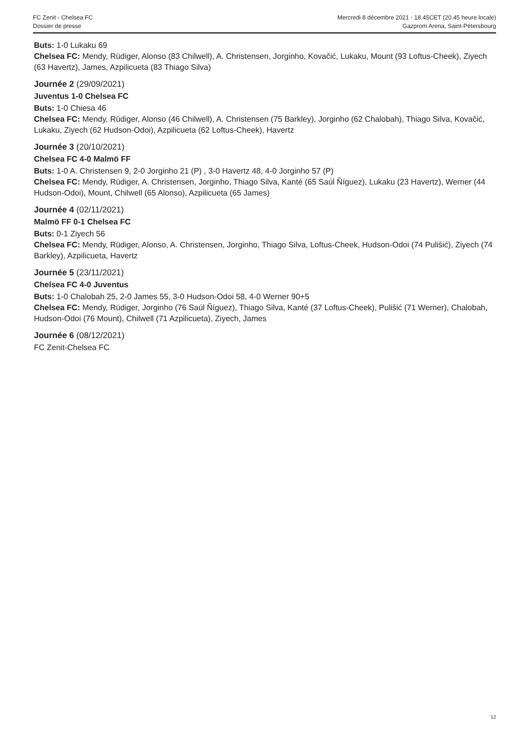FC Zenit - Chelsea FC
Dossier de presse
Mercredi 8 décembre 2021 - 18.45CET (20.45 heure locale)
Gazprom Arena, Saint-Pétersbourg
Buts: 1-0 Lukaku 69
Chelsea FC: Mendy, Rüdiger, Alonso (83 Chilwell), A. Christensen, Jorginho, Kovačić, Lukaku, Mount (93 Loftus-Cheek), Ziyech (63 Havertz), James, Azpilicueta (83 Thiago Silva)
Journée 2 (29/09/2021)
Juventus 1-0 Chelsea FC
Buts: 1-0 Chiesa 46
Chelsea FC: Mendy, Rüdiger, Alonso (46 Chilwell), A. Christensen (75 Barkley), Jorginho (62 Chalobah), Thiago Silva, Kovačić, Lukaku, Ziyech (62 Hudson-Odoi), Azpilicueta (62 Loftus-Cheek), Havertz
Journée 3 (20/10/2021)
Chelsea FC 4-0 Malmö FF
Buts: 1-0 A. Christensen 9, 2-0 Jorginho 21 (P) , 3-0 Havertz 48, 4-0 Jorginho 57 (P)
Chelsea FC: Mendy, Rüdiger, A. Christensen, Jorginho, Thiago Silva, Kanté (65 Saúl Ñíguez), Lukaku (23 Havertz), Werner (44 Hudson-Odoi), Mount, Chilwell (65 Alonso), Azpilicueta (65 James)
Journée 4 (02/11/2021)
Malmö FF 0-1 Chelsea FC
Buts: 0-1 Ziyech 56
Chelsea FC: Mendy, Rüdiger, Alonso, A. Christensen, Jorginho, Thiago Silva, Loftus-Cheek, Hudson-Odoi (74 Pulišić), Ziyech (74 Barkley), Azpilicueta, Havertz
Journée 5 (23/11/2021)
Chelsea FC 4-0 Juventus
Buts: 1-0 Chalobah 25, 2-0 James 55, 3-0 Hudson-Odoi 58, 4-0 Werner 90+5
Chelsea FC: Mendy, Rüdiger, Jorginho (76 Saúl Ñíguez), Thiago Silva, Kanté (37 Loftus-Cheek), Pulišić (71 Werner), Chalobah, Hudson-Odoi (76 Mount), Chilwell (71 Azpilicueta), Ziyech, James
Journée 6 (08/12/2021)
FC Zenit-Chelsea FC
12